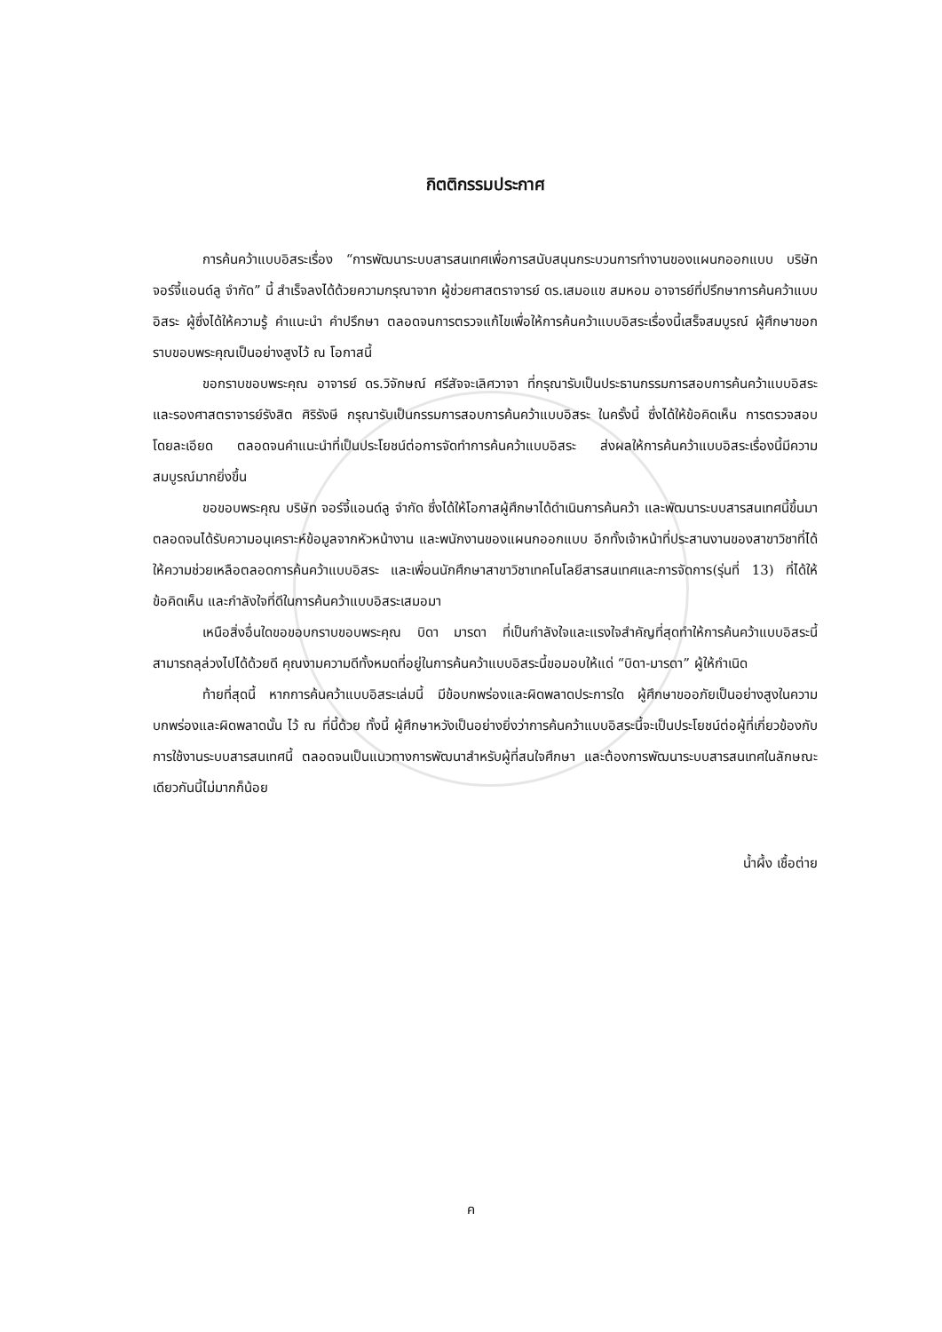กิตติกรรมประกาศ
การค้นคว้าแบบอิสระเรื่อง “การพัฒนาระบบสารสนเทศเพื่อการสนับสนุนกระบวนการทำงานของแผนกออกแบบ บริษัท จอร์จี้แอนด์ลู จำกัด” นี้ สำเร็จลงได้ด้วยความกรุณาจาก ผู้ช่วยศาสตราจารย์ ดร.เสมอแข สมหอม อาจารย์ที่ปรึกษาการค้นคว้าแบบอิสระ ผู้ซึ่งได้ให้ความรู้ คำแนะนำ คำปรึกษา ตลอดจนการตรวจแก้ไขเพื่อให้การค้นคว้าแบบอิสระเรื่องนี้เสร็จสมบูรณ์ ผู้ศึกษาขอกราบขอบพระคุณเป็นอย่างสูงไว้ ณ โอกาสนี้
ขอกราบขอบพระคุณ อาจารย์ ดร.วิจักษณ์ ศรีสัจจะเลิศวาจา ที่กรุณารับเป็นประธานกรรมการสอบการค้นคว้าแบบอิสระ และรองศาสตราจารย์รังสิต ศิริรังษี กรุณารับเป็นกรรมการสอบการค้นคว้าแบบอิสระ ในครั้งนี้ ซึ่งได้ให้ข้อคิดเห็น การตรวจสอบ โดยละเอียด ตลอดจนคำแนะนำที่เป็นประโยชน์ต่อการจัดทำการค้นคว้าแบบอิสระ ส่งผลให้การค้นคว้าแบบอิสระเรื่องนี้มีความสมบูรณ์มากยิ่งขึ้น
ขอขอบพระคุณ บริษัท จอร์จี้แอนด์ลู จำกัด ซึ่งได้ให้โอกาสผู้ศึกษาได้ดำเนินการค้นคว้า และพัฒนาระบบสารสนเทศนี้ขึ้นมา ตลอดจนได้รับความอนุเคราะห์ข้อมูลจากหัวหน้างาน และพนักงานของแผนกออกแบบ อีกทั้งเจ้าหน้าที่ประสานงานของสาขาวิชาที่ได้ให้ความช่วยเหลือตลอดการค้นคว้าแบบอิสระ และเพื่อนนักศึกษาสาขาวิชาเทคโนโลยีสารสนเทศและการจัดการ(รุ่นที่ 13) ที่ได้ให้ข้อคิดเห็น และกำลังใจที่ดีในการค้นคว้าแบบอิสระเสมอมา
เหนือสิ่งอื่นใดขอขอบกราบขอบพระคุณ บิดา มารดา ที่เป็นกำลังใจและแรงใจสำคัญที่สุดทำให้การค้นคว้าแบบอิสระนี้สามารถลุล่วงไปได้ด้วยดี คุณงามความดีทั้งหมดที่อยู่ในการค้นคว้าแบบอิสระนี้ขอมอบให้แด่ “บิดา-มารดา” ผู้ให้กำเนิด
ท้ายที่สุดนี้ หากการค้นคว้าแบบอิสระเล่มนี้ มีข้อบกพร่องและผิดพลาดประการใด ผู้ศึกษาขออภัยเป็นอย่างสูงในความบกพร่องและผิดพลาดนั้น ไว้ ณ ที่นี้ด้วย ทั้งนี้ ผู้ศึกษาหวังเป็นอย่างยิ่งว่าการค้นคว้าแบบอิสระนี้จะเป็นประโยชน์ต่อผู้ที่เกี่ยวข้องกับการใช้งานระบบสารสนเทศนี้ ตลอดจนเป็นแนวทางการพัฒนาสำหรับผู้ที่สนใจศึกษา และต้องการพัฒนาระบบสารสนเทศในลักษณะเดียวกันนี้ไม่มากก็น้อย
น้ำผึ้ง เชื้อต่าย
ค